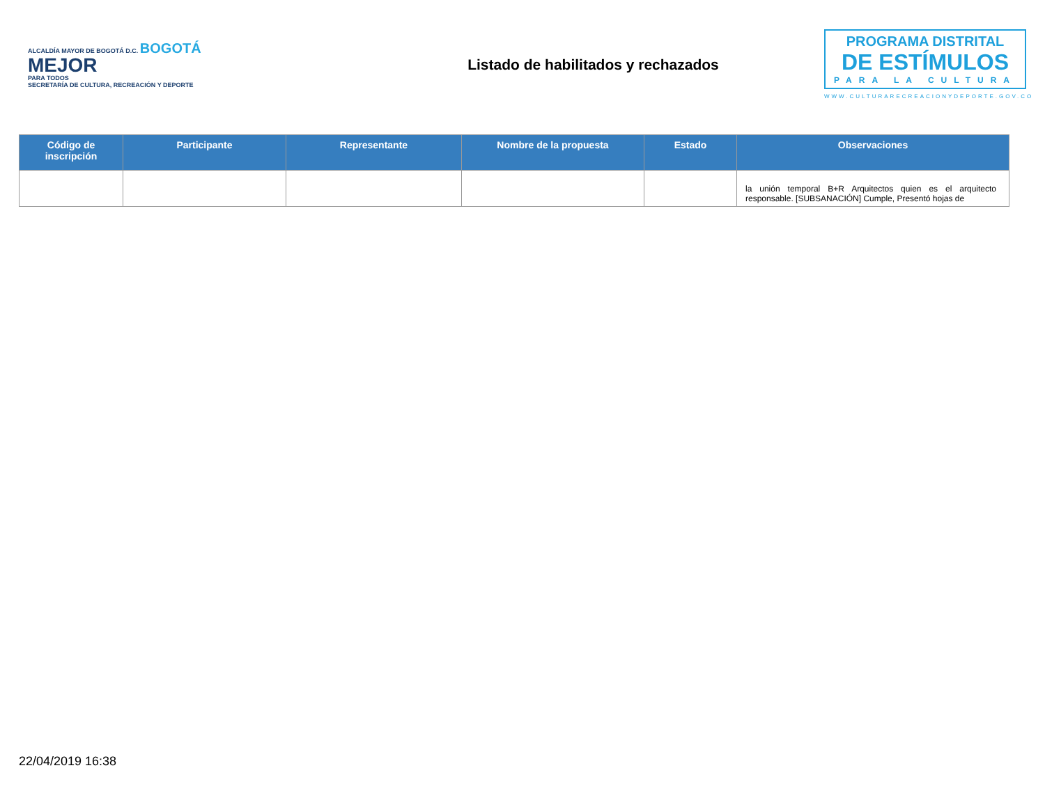ALCALDÍA MAYOR DE BOGOTÁ D.C. BOGOTÁ
MEJOR
PARA TODOS
SECRETARÍA DE CULTURA, RECREACIÓN Y DEPORTE
Listado de habilitados y rechazados
PROGRAMA DISTRITAL
DE ESTÍMULOS
PARA LA CULTURA
WWW.CULTURARECREACIONYDEPORTE.GOV.CO
| Código de inscripción | Participante | Representante | Nombre de la propuesta | Estado | Observaciones |
| --- | --- | --- | --- | --- | --- |
| | | | | | la unión temporal B+R Arquitectos quien es el arquitecto responsable. [SUBSANACIÓN] Cumple, Presentó hojas de |
22/04/2019 16:38